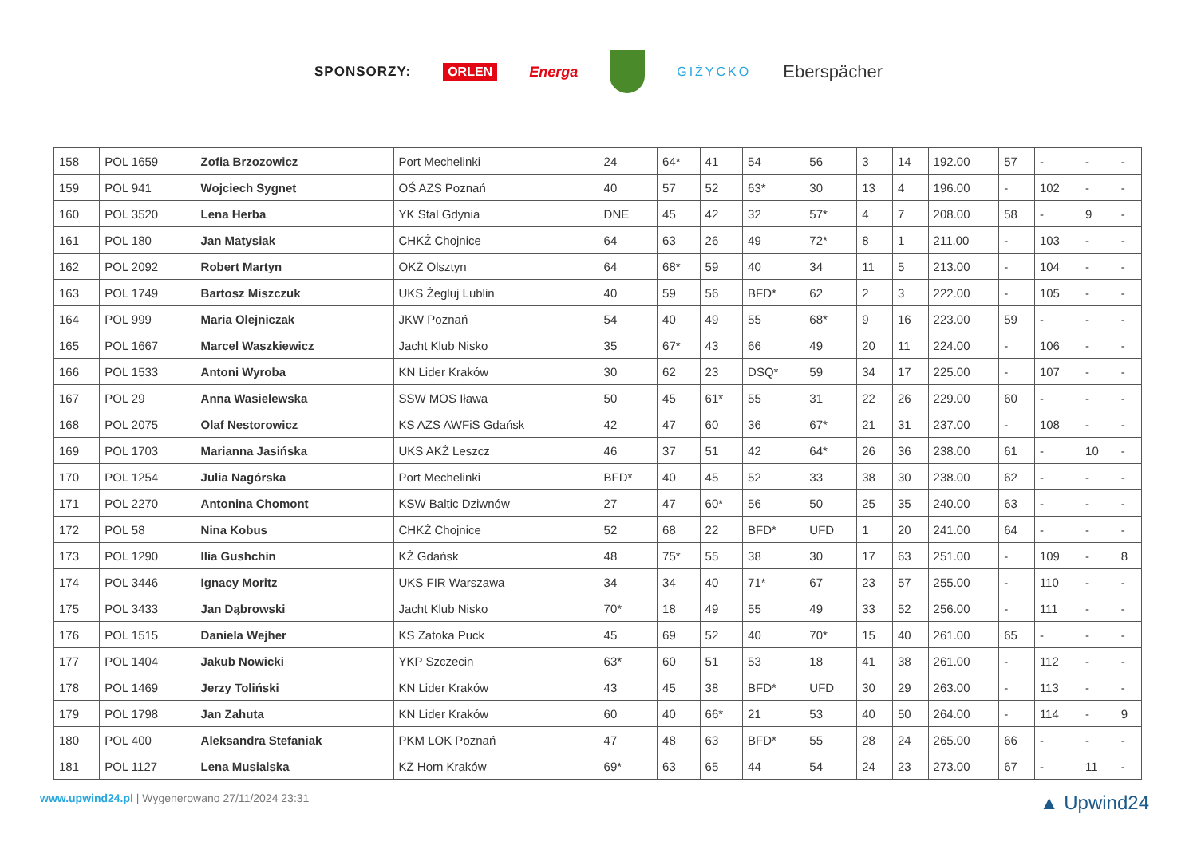SPONSORZY: ORLEN Energa GIŻYCKO Eberspächer
| 158 | POL 1659 | Zofia Brzozowicz | Port Mechelinki | 24 | 64* | 41 | 54 | 56 | 3 | 14 | 192.00 | 57 | - | - | - |
| 159 | POL 941 | Wojciech Sygnet | OŚ AZS Poznań | 40 | 57 | 52 | 63* | 30 | 13 | 4 | 196.00 | - | 102 | - | - |
| 160 | POL 3520 | Lena Herba | YK Stal Gdynia | DNE | 45 | 42 | 32 | 57* | 4 | 7 | 208.00 | 58 | - | 9 | - |
| 161 | POL 180 | Jan Matysiak | CHKŻ Chojnice | 64 | 63 | 26 | 49 | 72* | 8 | 1 | 211.00 | - | 103 | - | - |
| 162 | POL 2092 | Robert Martyn | OKŻ Olsztyn | 64 | 68* | 59 | 40 | 34 | 11 | 5 | 213.00 | - | 104 | - | - |
| 163 | POL 1749 | Bartosz Miszczuk | UKS Żegluj Lublin | 40 | 59 | 56 | BFD* | 62 | 2 | 3 | 222.00 | - | 105 | - | - |
| 164 | POL 999 | Maria Olejniczak | JKW Poznań | 54 | 40 | 49 | 55 | 68* | 9 | 16 | 223.00 | 59 | - | - | - |
| 165 | POL 1667 | Marcel Waszkiewicz | Jacht Klub Nisko | 35 | 67* | 43 | 66 | 49 | 20 | 11 | 224.00 | - | 106 | - | - |
| 166 | POL 1533 | Antoni Wyroba | KN Lider Kraków | 30 | 62 | 23 | DSQ* | 59 | 34 | 17 | 225.00 | - | 107 | - | - |
| 167 | POL 29 | Anna Wasielewska | SSW MOS Iława | 50 | 45 | 61* | 55 | 31 | 22 | 26 | 229.00 | 60 | - | - | - |
| 168 | POL 2075 | Olaf Nestorowicz | KS AZS AWFiS Gdańsk | 42 | 47 | 60 | 36 | 67* | 21 | 31 | 237.00 | - | 108 | - | - |
| 169 | POL 1703 | Marianna Jasińska | UKS AKŻ Leszcz | 46 | 37 | 51 | 42 | 64* | 26 | 36 | 238.00 | 61 | - | 10 | - |
| 170 | POL 1254 | Julia Nagórska | Port Mechelinki | BFD* | 40 | 45 | 52 | 33 | 38 | 30 | 238.00 | 62 | - | - | - |
| 171 | POL 2270 | Antonina Chomont | KSW Baltic Dziwnów | 27 | 47 | 60* | 56 | 50 | 25 | 35 | 240.00 | 63 | - | - | - |
| 172 | POL 58 | Nina Kobus | CHKŻ Chojnice | 52 | 68 | 22 | BFD* | UFD | 1 | 20 | 241.00 | 64 | - | - | - |
| 173 | POL 1290 | Ilia Gushchin | KŻ Gdańsk | 48 | 75* | 55 | 38 | 30 | 17 | 63 | 251.00 | - | 109 | - | 8 |
| 174 | POL 3446 | Ignacy Moritz | UKS FIR Warszawa | 34 | 34 | 40 | 71* | 67 | 23 | 57 | 255.00 | - | 110 | - | - |
| 175 | POL 3433 | Jan Dąbrowski | Jacht Klub Nisko | 70* | 18 | 49 | 55 | 49 | 33 | 52 | 256.00 | - | 111 | - | - |
| 176 | POL 1515 | Daniela Wejher | KS Zatoka Puck | 45 | 69 | 52 | 40 | 70* | 15 | 40 | 261.00 | 65 | - | - | - |
| 177 | POL 1404 | Jakub Nowicki | YKP Szczecin | 63* | 60 | 51 | 53 | 18 | 41 | 38 | 261.00 | - | 112 | - | - |
| 178 | POL 1469 | Jerzy Toliński | KN Lider Kraków | 43 | 45 | 38 | BFD* | UFD | 30 | 29 | 263.00 | - | 113 | - | - |
| 179 | POL 1798 | Jan Zahuta | KN Lider Kraków | 60 | 40 | 66* | 21 | 53 | 40 | 50 | 264.00 | - | 114 | - | 9 |
| 180 | POL 400 | Aleksandra Stefaniak | PKM LOK Poznań | 47 | 48 | 63 | BFD* | 55 | 28 | 24 | 265.00 | 66 | - | - | - |
| 181 | POL 1127 | Lena Musialska | KŻ Horn Kraków | 69* | 63 | 65 | 44 | 54 | 24 | 23 | 273.00 | 67 | - | 11 | - |
www.upwind24.pl | Wygenerowano 27/11/2024 23:31 ▲ Upwind24